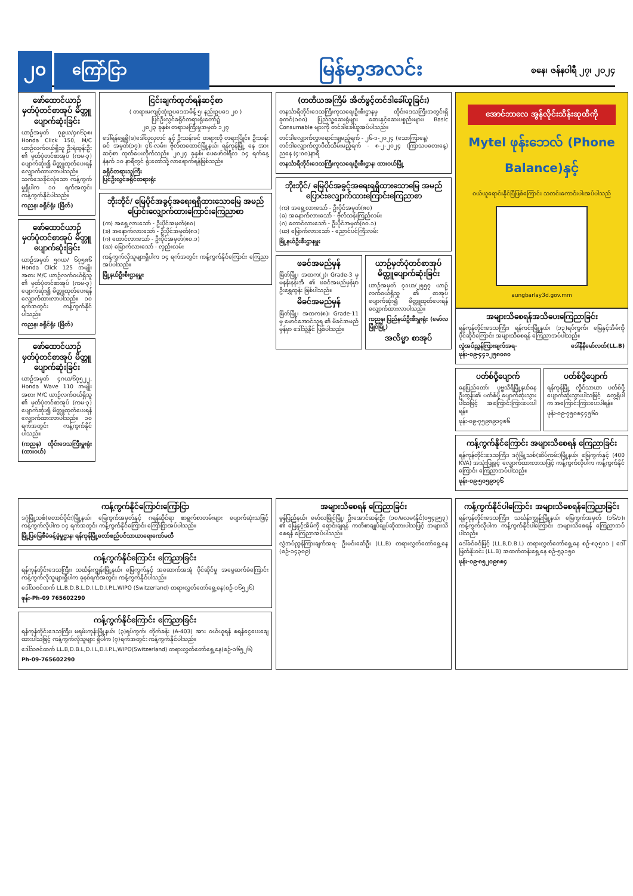၂၀ ကြော်ငြာ မြန်မာ့အလင်း စနေ၊ ဇန်နဝါရီ ၂၇၊ ၂၀၂၄
ဖော်ထောင်ယာဉ်မှတ်ပုံတင်စာအုပ် မိတ္တူပျောက်ဆုံးခြင်း
ယာဉ်အမှတ် ၇၉ယ/၄၈၆၃၈၊ Honda Click 150, M/C ယာဉ်လက်ဝယ်ရှိသူ ဦးရဲထွန်းဦး ၏ မှတ်ပုံတင်စာအုပ် (ကမ-၃) ပျောက်ဆုံး၍ မိတ္တူထုတ်ပေးရန် လျှောက်ထားလာပါသည်။ သက်သေခိုင်လုံသော ကန့်ကွက်မှုရှိပါက ၁၀ ရက်အတွင်း ကန့်ကွက်နိုင်ပါသည်။
ကညန၊ ခရိုင်ရုံး (မြိတ်)
ဖော်ထောင်ယာဉ်မှတ်ပုံတင်စာအုပ် မိတ္တူပျောက်ဆုံးခြင်း
ယာဉ်အမှတ် ၅ဂယ/ ၆၇၅၈၆ Honda Click 125 အမျိုးအစား M/C ယာဉ်လက်ဝယ်ရှိသူ ၏ မှတ်ပုံတင်စာအုပ် (ကမ-၃) ပျောက်ဆုံး၍ မိတ္တူထုတ်ပေးရန် လျှောက်ထားလာပါသည်။ ၁၀ ရက်အတွင်း ကန့်ကွက်နိုင်ပါသည်။
ကညန၊ ခရိုင်ရုံး (မြိတ်)
ဖော်ထောင်ယာဉ်မှတ်ပုံတင်စာအုပ် မိတ္တူပျောက်ဆုံးခြင်း
ယာဉ်အမှတ် ၄ဂယ/၆၇၅၂၂, Honda Wave 110 အမျိုးအစား M/C ယာဉ်လက်ဝယ်ရှိသူ ၏ မှတ်ပုံတင်စာအုပ် (ကမ-၃) ပျောက်ဆုံး၍ မိတ္တူထုတ်ပေးရန် လျှောက်ထားလာပါသည်။ ၁၀ ရက်အတွင်း ကန့်ကွက်နိုင်ပါသည်။
(ကညန) တိုင်းဒေသကြီးမှူးရုံး (ထားဝယ်)
ငြင်းချက်ထုတ်ရန်ဆင့်စာ
( တရားမကျင့်ထုံးဥပဒေအမိန့် ၅၊ နည်းဥပဒေ ၂၀ )
ပြင်ဦးလွင်ခရိုင်တရားရုံးတော်၌
၂၀၂၃ ခုနှစ်၊ တရားမကြီးမှုအမှတ် ၁၂၇
ဒေါ်ရန်ရွှေရှိ(ခ)ဒေါ်လှလှတင် နှင့် ဦးသန်းခင် တရားလို တရားပြိုင်။ ဦးသန်းခင် အမှတ်(၁၇)၊ ၄၆-လမ်း၊ ဗိုလ်တထောင်မြို့နယ်၊ ရန်ကုန်မြို့ နေ အား ဆင့်စာ ထုတ်ပေးလိုက်သည်။ ၂၀၂၄ ခုနှစ်၊ ဖေဖော်ဝါရီလ ၁၄ ရက်နေ့ နံနက် ၁၀ နာရီတွင် ရုံးတော်သို့ လာရောက်ရန်ဖြစ်သည်။
ခရိုင်တရားသူကြီး
ပြင်ဦးလွင်ခရိုင်တရားရုံး
ဘိုးဘိုင်/ မြေပိုင်အခွင့်အရေးရရှိထားသောမြေ အမည်ပြောင်းလျှောက်ထားကြောင်းကြေညာစာ
(က) အရှေ့လားသော် - ဦးပိုင်အမှတ်(၈၀)
(ခ) အနောက်လားသော် - ဦးပိုင်အမှတ်(၈၁)
(ဂ) တောင်လားသော် - ဦးပိုင်အမှတ်(၈၀.၁)
(ဃ) မြောက်လားသော် - လှည်းလမ်း
ကန့်ကွက်လိုသူများရှိပါက ၁၄ ရက်အတွင်း ကန့်ကွက်နိုင်ကြောင်း ကြေညာအပ်ပါသည်။
မြို့နယ်ဦးစီးဌာနမှူး
(တတိယအကြိမ် အိတ်ဖွင့်တင်ဒါခေါ်ယူခြင်း)
တနင်္သာရီတိုင်းဒေသကြီးကုသရေးဦးစီးဌာနမှ တိုင်းဒေသကြီးအတွင်းရှိ ခုတင်(၁၀၀) ပြည်သူ့ဆေးရုံများ ဆေးနှင့်ဆေးပစ္စည်းများ၊ Basic Consumable များကို တင်ဒါခေါ်ယူအပ်ပါသည်။
တင်ဒါလျှောက်လွှာရောင်းချမည့်ရက် - ၂၆-၁-၂၀၂၄ (သောကြာနေ့)
တင်ဒါလျှောက်လွှာပိတ်သိမ်းမည့်ရက် - ၈-၂-၂၀၂၄ (ကြာသပတေးနေ့) ညနေ (၄:၀၀)နာရီ
တနင်္သာရီတိုင်းဒေသကြီးကုသရေးဦးစီးဌာန၊ ထားဝယ်မြို့
ဘိုးဘိုင်/ မြေပိုင်အခွင့်အရေးရရှိထားသောမြေ အမည်ပြောင်းလျှောက်ထားကြောင်းကြေညာစာ
(က) အရှေ့လားသော် - ဦးပိုင်အမှတ်(၈၀)
(ခ) အနောက်လားသော် - ဗိုလ်သန်းကြည်လမ်း
(ဂ) တောင်လားသော် - ဦးပိုင်အမှတ်(၈၀.၁)
(ဃ) မြောက်လားသော် - ညောင်ပင်ကြီးလမ်း
မြို့နယ်ဦးစီးဌာနမှူး
ဖခင်အမည်မှန်
မြိတ်မြို့၊ အထက(၂)၊ Grade-3 မှ မနန်းနန်းအိ ၏ ဖခင်အမည်မှန်မှာ ဦးရွှေထွန်း ဖြစ်ပါသည်။
မိခင်အမည်မှန်
မြိတ်မြို့၊ အထက(၈)၊ Grade-11 မှ မောင်အောင်သူရ ၏ မိခင်အမည်မှန်မှာ ဒေါ်သွဲ့နိုင် ဖြစ်ပါသည်။
ယာဉ်မှတ်ပုံတင်စာအုပ် မိတ္တူပျောက်ဆုံးခြင်း
ယာဉ်အမှတ် ၇၁ယ/၂၅၅၇ ယာဉ်လက်ဝယ်ရှိသူ ၏ စာအုပ်ပျောက်ဆုံး၍ မိတ္တူထုတ်ပေးရန် လျှောက်ထားလာပါသည်။
ကညန၊ ပြည်နယ်ဦးစီးမှူးရုံး (မော်လမြိုင်မြို့)
အလိမ္မာ စာအုပ်
အောင်ဘာလေ အွန်လိုင်းသိန်းဆုထီကို
Mytel ဖုန်းဘေလ် (Phone Balance)နှင့်
ဝယ်ယူရောင်းနိုင်ပြီဖြစ်ကြောင်း သတင်းကောင်းပါးအပ်ပါသည်
aungbarlay3d.gov.mm
အများသိစေရန်အသိပေးကြေညာခြင်း
ရန်ကုန်တိုင်းဒေသကြီး၊ ရန်ကင်းမြို့နယ်၊ (၁၃)ရပ်ကွက်၊ မြေနှင့်အိမ်ကို ပိုင်ဆိုင်ကြောင်း အများသိစေရန် ကြေညာအပ်ပါသည်။
လွှဲအပ်ညွှန်ကြားချက်အရ- ဒေါ်နီနီမော်လတ်(LL.B) ဖုန်း-၀၉-၄၄၁၂၅၈၀၈၀
ပတ်စ်ပို့ပျောက်
နေပြည်တော်၊ ပုဗ္ဗသီရိမြို့နယ်နေ ဦးထွန်း၏ ပတ်စ်ပို့ ပျောက်ဆုံးသွားပါသဖြင့် အကြောင်းကြားပေးပါရန်။
ဖုန်း-၀၉-၇၅၉၈၉၁၇၈၆
ပတ်စ်ပို့ပျောက်
ရန်ကုန်မြို့ လှိုင်သာယာ ပတ်စ်ပို့ ပျောက်ဆုံးသွားပါသဖြင့် တွေ့ရှိပါက အကြောင်းကြားပေးပါရန်။
ဖုန်း-၀၉-၇၅၀၈၄၄၅၆၀
ကန့်ကွက်နိုင်ကြောင်း အများသိစေရန် ကြေညာခြင်း
ရန်ကုန်တိုင်းဒေသကြီး၊ ဒဂုံမြို့သစ်(ဆိပ်ကမ်း)မြို့နယ်၊ မြေကွက်နှင့် (400 KVA) အသုံးပြုခွင့် လျှောက်ထားလာသဖြင့် ကန့်ကွက်လိုပါက ကန့်ကွက်နိုင်ကြောင်း ကြေညာအပ်ပါသည်။
ဖုန်း-၀၉-၅၀၅၉၁၇၆
ကန့်ကွက်နိုင်ကြောင်းကြော်ငြာ
ဒဂုံမြို့သစ်(တောင်ပိုင်း)မြို့နယ်၊ မြေကွက်အမှတ်နှင့် ဂရန်ဆိုင်ရာ စာရွက်စာတမ်းများ ပျောက်ဆုံးသဖြင့် ကန့်ကွက်လိုပါက ၁၄ ရက်အတွင်း ကန့်ကွက်နိုင်ကြောင်း ကြော်ငြာအပ်ပါသည်။
မြို့ပြမြေစီမံခန့်ခွဲမှုဌာန၊ ရန်ကုန်မြို့တော်စည်ပင်သာယာရေးကော်မတီ
ကန့်ကွက်နိုင်ကြောင်း ကြေညာခြင်း
ရန်ကုန်တိုင်းဒေသကြီး၊ သင်္ဃန်းကျွန်းမြို့နယ်၊ မြေကွက်နှင့် အဆောက်အအုံ ပိုင်ဆိုင်မှု အမွေဆက်ခံကြောင်း ကန့်ကွက်လိုသူများရှိပါက ခုနစ်ရက်အတွင်း ကန့်ကွက်နိုင်ပါသည်။
ဒေါ်သဇင်ထက် LL.B,D.B.L,D.I.L,D.I.P.L,WIPO (Switzerland) တရားလွှတ်တော်ရှေ့နေ(စဉ်-၁၆၅၂၆)
ဖုန်း-Ph-09 765602290
ကန့်ကွက်နိုင်ကြောင်း ကြေညာခြင်း
ရန်ကုန်တိုင်းဒေသကြီး၊ မရမ်းကုန်းမြို့နယ်၊ (၃)ရပ်ကွက်၊ တိုက်ခန်း (A-403) အား ဝယ်ယူရန် စရန်ငွေပေးချေထားပါသဖြင့် ကန့်ကွက်လိုသူများ ရှိပါက (၇)ရက်အတွင်း ကန့်ကွက်နိုင်ပါသည်။
ဒေါ်သဇင်ထက် LL.B,D.B.L,D.I.L,D.I.P.L,WIPO(Switzerland) တရားလွှတ်တော်ရှေ့နေ(စဉ်-၁၆၅၂၆)
Ph-09-765602290
အများသိစေရန် ကြေညာခြင်း
မွန်ပြည်နယ်၊ မော်လမြိုင်မြို့၊ ဦးအောင်ဆန်းဦး (၁၀/မလမ(နိုင်)၀၅၄၉၅၃) ၏ မြေနှင့်အိမ်ကို ရောင်းချရန် ကတိစာချုပ်ချုပ်ဆိုထားပါသဖြင့် အများသိစေရန် ကြေညာအပ်ပါသည်။
လွှဲအပ်ညွှန်ကြားချက်အရ- ဦးမင်းခော်ဦး (LL.B) တရားလွှတ်တော်ရှေ့နေ (စဉ်-၁၄၃၀၉)
ကန့်ကွက်နိုင်ပါကြောင်း အများသိစေရန်ကြေညာခြင်း
ရန်ကုန်တိုင်းဒေသကြီး၊ သင်္ဃန်းကျွန်းမြို့နယ်၊ မြေကွက်အမှတ် (၁၆/၁)၊ ကန့်ကွက်လိုပါက ကန့်ကွက်နိုင်ပါကြောင်း အများသိစေရန် ကြေညာအပ်ပါသည်။
ဒေါ်ခင်ခင်မြင့် (LL.B,D.B.L) တရားလွှတ်တော်ရှေ့နေ စဉ်-၈၃၅၁၁ | ဒေါ်မြတ်နိုးဝင်း (LL.B) အထက်တန်းရှေ့နေ စဉ်-၅၃၁၅၀
ဖုန်း-၀၉-၈၅၂၀၉၈၈၄